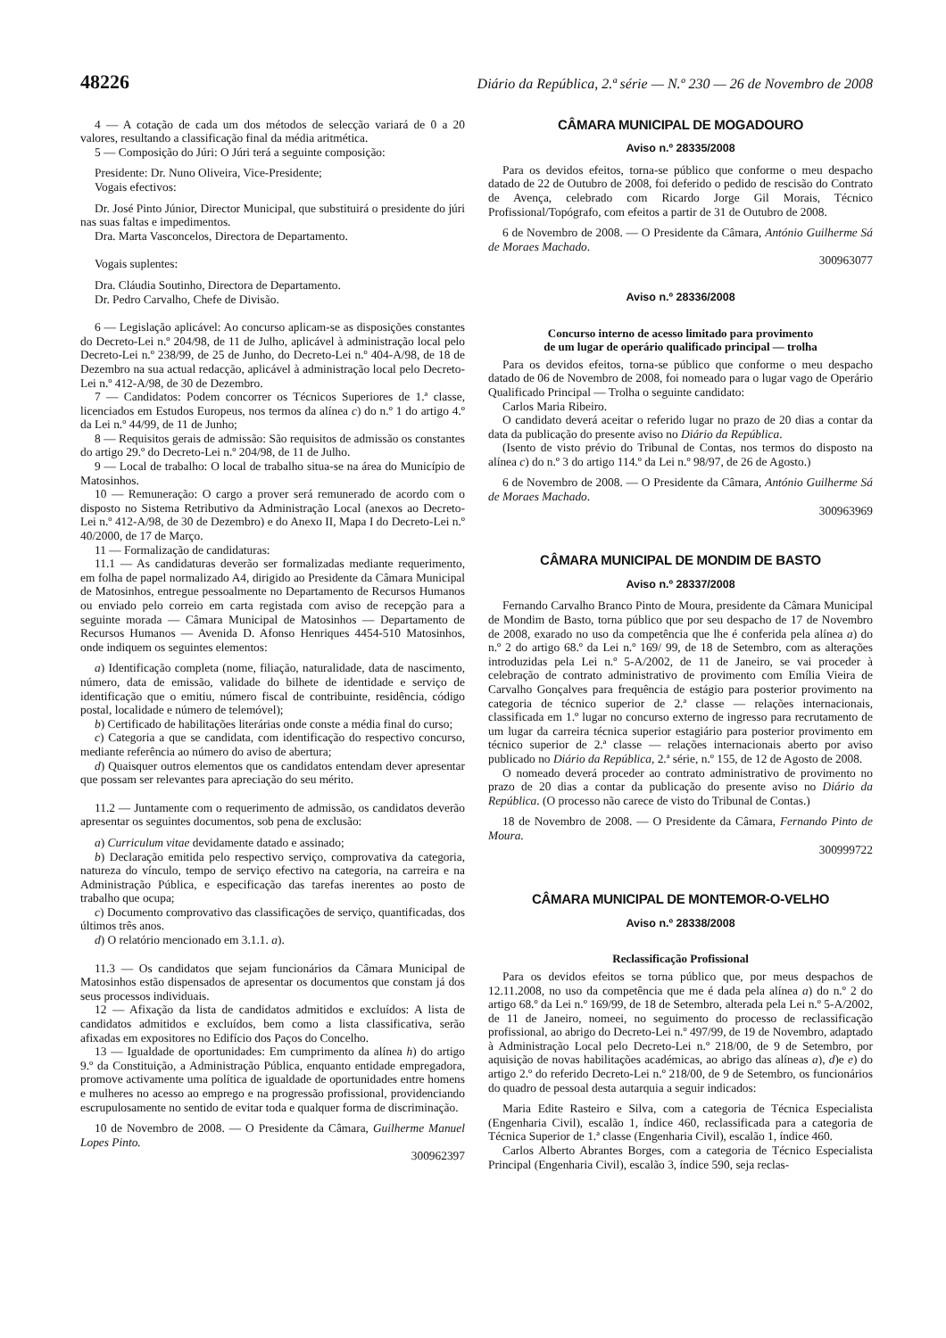48226 Diário da República, 2.ª série — N.º 230 — 26 de Novembro de 2008
4 — A cotação de cada um dos métodos de selecção variará de 0 a 20 valores, resultando a classificação final da média aritmética.
5 — Composição do Júri: O Júri terá a seguinte composição:
Presidente: Dr. Nuno Oliveira, Vice-Presidente;
Vogais efectivos:
Dr. José Pinto Júnior, Director Municipal, que substituirá o presidente do júri nas suas faltas e impedimentos.
Dra. Marta Vasconcelos, Directora de Departamento.
Vogais suplentes:
Dra. Cláudia Soutinho, Directora de Departamento.
Dr. Pedro Carvalho, Chefe de Divisão.
6 — Legislação aplicável: Ao concurso aplicam-se as disposições constantes do Decreto-Lei n.º 204/98, de 11 de Julho, aplicável à administração local pelo Decreto-Lei n.º 238/99, de 25 de Junho, do Decreto-Lei n.º 404-A/98, de 18 de Dezembro na sua actual redacção, aplicável à administração local pelo Decreto-Lei n.º 412-A/98, de 30 de Dezembro.
7 — Candidatos: Podem concorrer os Técnicos Superiores de 1.ª classe, licenciados em Estudos Europeus, nos termos da alínea c) do n.º 1 do artigo 4.º da Lei n.º 44/99, de 11 de Junho;
8 — Requisitos gerais de admissão: São requisitos de admissão os constantes do artigo 29.º do Decreto-Lei n.º 204/98, de 11 de Julho.
9 — Local de trabalho: O local de trabalho situa-se na área do Município de Matosinhos.
10 — Remuneração: O cargo a prover será remunerado de acordo com o disposto no Sistema Retributivo da Administração Local (anexos ao Decreto-Lei n.º 412-A/98, de 30 de Dezembro) e do Anexo II, Mapa I do Decreto-Lei n.º 40/2000, de 17 de Março.
11 — Formalização de candidaturas:
11.1 — As candidaturas deverão ser formalizadas mediante requerimento, em folha de papel normalizado A4, dirigido ao Presidente da Câmara Municipal de Matosinhos, entregue pessoalmente no Departamento de Recursos Humanos ou enviado pelo correio em carta registada com aviso de recepção para a seguinte morada — Câmara Municipal de Matosinhos — Departamento de Recursos Humanos — Avenida D. Afonso Henriques 4454-510 Matosinhos, onde indiquem os seguintes elementos:
a) Identificação completa (nome, filiação, naturalidade, data de nascimento, número, data de emissão, validade do bilhete de identidade e serviço de identificação que o emitiu, número fiscal de contribuinte, residência, código postal, localidade e número de telemóvel);
b) Certificado de habilitações literárias onde conste a média final do curso;
c) Categoria a que se candidata, com identificação do respectivo concurso, mediante referência ao número do aviso de abertura;
d) Quaisquer outros elementos que os candidatos entendam dever apresentar que possam ser relevantes para apreciação do seu mérito.
11.2 — Juntamente com o requerimento de admissão, os candidatos deverão apresentar os seguintes documentos, sob pena de exclusão:
a) Curriculum vitae devidamente datado e assinado;
b) Declaração emitida pelo respectivo serviço, comprovativa da categoria, natureza do vínculo, tempo de serviço efectivo na categoria, na carreira e na Administração Pública, e especificação das tarefas inerentes ao posto de trabalho que ocupa;
c) Documento comprovativo das classificações de serviço, quantificadas, dos últimos três anos.
d) O relatório mencionado em 3.1.1. a).
11.3 — Os candidatos que sejam funcionários da Câmara Municipal de Matosinhos estão dispensados de apresentar os documentos que constam já dos seus processos individuais.
12 — Afixação da lista de candidatos admitidos e excluídos: A lista de candidatos admitidos e excluídos, bem como a lista classificativa, serão afixadas em expositores no Edifício dos Paços do Concelho.
13 — Igualdade de oportunidades: Em cumprimento da alínea h) do artigo 9.º da Constituição, a Administração Pública, enquanto entidade empregadora, promove activamente uma política de igualdade de oportunidades entre homens e mulheres no acesso ao emprego e na progressão profissional, providenciando escrupulosamente no sentido de evitar toda e qualquer forma de discriminação.
10 de Novembro de 2008. — O Presidente da Câmara, Guilherme Manuel Lopes Pinto.
300962397
CÂMARA MUNICIPAL DE MOGADOURO
Aviso n.º 28335/2008
Para os devidos efeitos, torna-se público que conforme o meu despacho datado de 22 de Outubro de 2008, foi deferido o pedido de rescisão do Contrato de Avença, celebrado com Ricardo Jorge Gil Morais, Técnico Profissional/Topógrafo, com efeitos a partir de 31 de Outubro de 2008.
6 de Novembro de 2008. — O Presidente da Câmara, António Guilherme Sá de Moraes Machado.
300963077
Aviso n.º 28336/2008
Concurso interno de acesso limitado para provimento
de um lugar de operário qualificado principal — trolha
Para os devidos efeitos, torna-se público que conforme o meu despacho datado de 06 de Novembro de 2008, foi nomeado para o lugar vago de Operário Qualificado Principal — Trolha o seguinte candidato:
Carlos Maria Ribeiro.
O candidato deverá aceitar o referido lugar no prazo de 20 dias a contar da data da publicação do presente aviso no Diário da República.
(Isento de visto prévio do Tribunal de Contas, nos termos do disposto na alínea c) do n.º 3 do artigo 114.º da Lei n.º 98/97, de 26 de Agosto.)
6 de Novembro de 2008. — O Presidente da Câmara, António Guilherme Sá de Moraes Machado.
300963969
CÂMARA MUNICIPAL DE MONDIM DE BASTO
Aviso n.º 28337/2008
Fernando Carvalho Branco Pinto de Moura, presidente da Câmara Municipal de Mondim de Basto, torna público que por seu despacho de 17 de Novembro de 2008, exarado no uso da competência que lhe é conferida pela alínea a) do n.º 2 do artigo 68.º da Lei n.º 169/ 99, de 18 de Setembro, com as alterações introduzidas pela Lei n.º 5-A/2002, de 11 de Janeiro, se vai proceder à celebração de contrato administrativo de provimento com Emília Vieira de Carvalho Gonçalves para frequência de estágio para posterior provimento na categoria de técnico superior de 2.ª classe — relações internacionais, classificada em 1.º lugar no concurso externo de ingresso para recrutamento de um lugar da carreira técnica superior estagiário para posterior provimento em técnico superior de 2.ª classe — relações internacionais aberto por aviso publicado no Diário da República, 2.ª série, n.º 155, de 12 de Agosto de 2008.
O nomeado deverá proceder ao contrato administrativo de provimento no prazo de 20 dias a contar da publicação do presente aviso no Diário da República. (O processo não carece de visto do Tribunal de Contas.)
18 de Novembro de 2008. — O Presidente da Câmara, Fernando Pinto de Moura.
300999722
CÂMARA MUNICIPAL DE MONTEMOR-O-VELHO
Aviso n.º 28338/2008
Reclassificação Profissional
Para os devidos efeitos se torna público que, por meus despachos de 12.11.2008, no uso da competência que me é dada pela alínea a) do n.º 2 do artigo 68.º da Lei n.º 169/99, de 18 de Setembro, alterada pela Lei n.º 5-A/2002, de 11 de Janeiro, nomeei, no seguimento do processo de reclassificação profissional, ao abrigo do Decreto-Lei n.º 497/99, de 19 de Novembro, adaptado à Administração Local pelo Decreto-Lei n.º 218/00, de 9 de Setembro, por aquisição de novas habilitações académicas, ao abrigo das alíneas a), d)e e) do artigo 2.º do referido Decreto-Lei n.º 218/00, de 9 de Setembro, os funcionários do quadro de pessoal desta autarquia a seguir indicados:
Maria Edite Rasteiro e Silva, com a categoria de Técnica Especialista (Engenharia Civil), escalão 1, índice 460, reclassificada para a categoria de Técnica Superior de 1.ª classe (Engenharia Civil), escalão 1, índice 460.
Carlos Alberto Abrantes Borges, com a categoria de Técnico Especialista Principal (Engenharia Civil), escalão 3, índice 590, seja reclas-